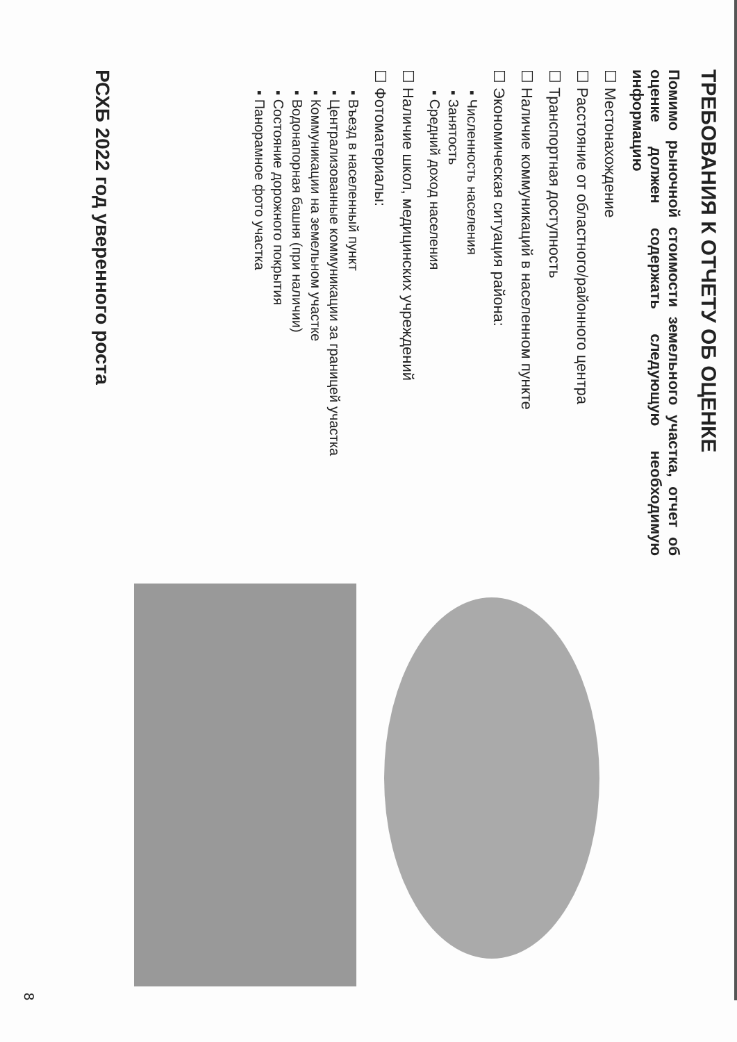ТРЕБОВАНИЯ К ОТЧЕТУ ОБ ОЦЕНКЕ
Помимо рыночной стоимости земельного участка, отчет об оценке должен содержать следующую необходимую информацию
☐ Местонахождение
☐ Расстояние от областного/районного центра
☐ Транспортная доступность
☐ Наличие коммуникаций в населенном пункте
☐ Экономическая ситуация района:
▪ Численность населения
▪ Занятость
▪ Средний доход населения
☐ Наличие школ, медицинских учреждений
☐ Фотоматериалы:
▪ Въезд в населенный пункт
▪ Централизованные коммуникации за границей участка
▪ Коммуникации на земельном участке
▪ Водонапорная башня (при наличии)
▪ Состояние дорожного покрытия
▪ Панорамное фото участка
РСХБ 2022 год уверенного роста
8